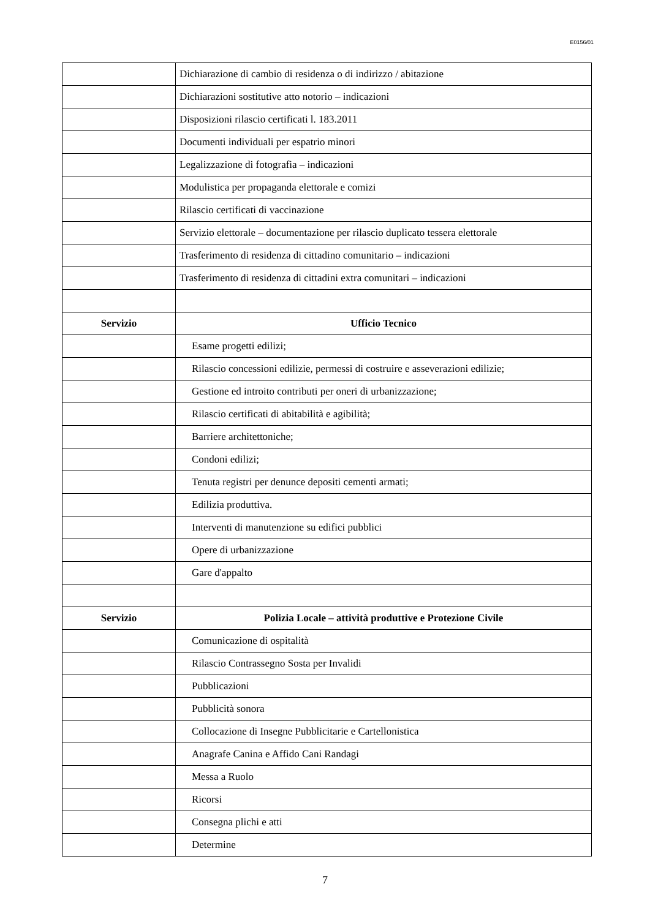E0156/01
| | Dichiarazione di cambio di residenza o di indirizzo / abitazione |
| | Dichiarazioni sostitutive atto notorio – indicazioni |
| | Disposizioni rilascio certificati l. 183.2011 |
| | Documenti individuali per espatrio minori |
| | Legalizzazione di fotografia – indicazioni |
| | Modulistica per propaganda elettorale e comizi |
| | Rilascio certificati di vaccinazione |
| | Servizio elettorale – documentazione per rilascio duplicato tessera elettorale |
| | Trasferimento di residenza di cittadino comunitario – indicazioni |
| | Trasferimento di residenza di cittadini extra comunitari – indicazioni |
| Servizio | Ufficio Tecnico |
| | Esame progetti edilizi; |
| | Rilascio concessioni edilizie, permessi di costruire e asseverazioni edilizie; |
| | Gestione ed introito contributi per oneri di urbanizzazione; |
| | Rilascio certificati di abitabilità e agibilità; |
| | Barriere architettoniche; |
| | Condoni edilizi; |
| | Tenuta registri per denunce depositi cementi armati; |
| | Edilizia produttiva. |
| | Interventi di manutenzione su edifici pubblici |
| | Opere di urbanizzazione |
| | Gare d'appalto |
| Servizio | Polizia Locale – attività produttive e Protezione Civile |
| | Comunicazione di ospitalità |
| | Rilascio Contrassegno Sosta per Invalidi |
| | Pubblicazioni |
| | Pubblicità sonora |
| | Collocazione di Insegne Pubblicitarie e Cartellonistica |
| | Anagrafe Canina e Affido Cani Randagi |
| | Messa a Ruolo |
| | Ricorsi |
| | Consegna plichi e atti |
| | Determine |
7